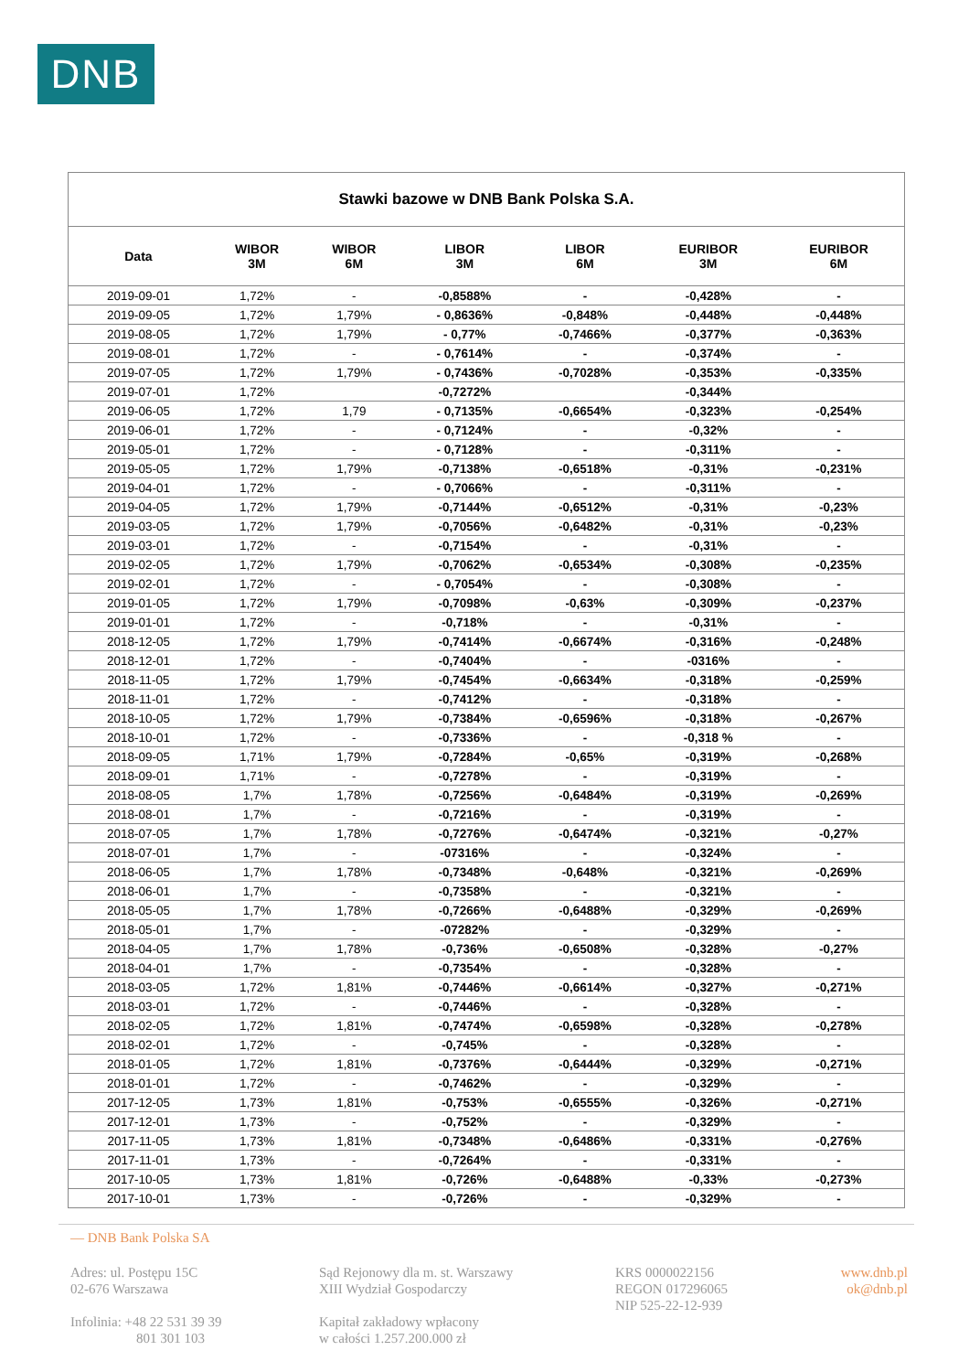DNB
| Stawki bazowe w DNB Bank Polska S.A. | | | | | | |
| Data | WIBOR 3M | WIBOR 6M | LIBOR 3M | LIBOR 6M | EURIBOR 3M | EURIBOR 6M |
| 2019-09-01 | 1,72% | - | -0,8588% | - | -0,428% | - |
| 2019-09-05 | 1,72% | 1,79% | - 0,8636% | -0,848% | -0,448% | -0,448% |
| 2019-08-05 | 1,72% | 1,79% | - 0,77% | -0,7466% | -0,377% | -0,363% |
| 2019-08-01 | 1,72% | - | - 0,7614% | - | -0,374% | - |
| 2019-07-05 | 1,72% | 1,79% | - 0,7436% | -0,7028% | -0,353% | -0,335% |
| 2019-07-01 | 1,72% | | -0,7272% | | -0,344% | |
| 2019-06-05 | 1,72% | 1,79 | - 0,7135% | -0,6654% | -0,323% | -0,254% |
| 2019-06-01 | 1,72% | - | - 0,7124% | - | -0,32% | - |
| 2019-05-01 | 1,72% | - | - 0,7128% | - | -0,311% | - |
| 2019-05-05 | 1,72% | 1,79% | -0,7138% | -0,6518% | -0,31% | -0,231% |
| 2019-04-01 | 1,72% | - | - 0,7066% | - | -0,311% | - |
| 2019-04-05 | 1,72% | 1,79% | -0,7144% | -0,6512% | -0,31% | -0,23% |
| 2019-03-05 | 1,72% | 1,79% | -0,7056% | -0,6482% | -0,31% | -0,23% |
| 2019-03-01 | 1,72% | - | -0,7154% | - | -0,31% | - |
| 2019-02-05 | 1,72% | 1,79% | -0,7062% | -0,6534% | -0,308% | -0,235% |
| 2019-02-01 | 1,72% | - | - 0,7054% | - | -0,308% | - |
| 2019-01-05 | 1,72% | 1,79% | -0,7098% | -0,63% | -0,309% | -0,237% |
| 2019-01-01 | 1,72% | - | -0,718% | - | -0,31% | - |
| 2018-12-05 | 1,72% | 1,79% | -0,7414% | -0,6674% | -0,316% | -0,248% |
| 2018-12-01 | 1,72% | - | -0,7404% | - | -0316% | - |
| 2018-11-05 | 1,72% | 1,79% | -0,7454% | -0,6634% | -0,318% | -0,259% |
| 2018-11-01 | 1,72% | - | -0,7412% | - | -0,318% | - |
| 2018-10-05 | 1,72% | 1,79% | -0,7384% | -0,6596% | -0,318% | -0,267% |
| 2018-10-01 | 1,72% | - | -0,7336% | - | -0,318 % | - |
| 2018-09-05 | 1,71% | 1,79% | -0,7284% | -0,65% | -0,319% | -0,268% |
| 2018-09-01 | 1,71% | - | -0,7278% | - | -0,319% | - |
| 2018-08-05 | 1,7% | 1,78% | -0,7256% | -0,6484% | -0,319% | -0,269% |
| 2018-08-01 | 1,7% | - | -0,7216% | - | -0,319% | - |
| 2018-07-05 | 1,7% | 1,78% | -0,7276% | -0,6474% | -0,321% | -0,27% |
| 2018-07-01 | 1,7% | - | -07316% | - | -0,324% | - |
| 2018-06-05 | 1,7% | 1,78% | -0,7348% | -0,648% | -0,321% | -0,269% |
| 2018-06-01 | 1,7% | - | -0,7358% | - | -0,321% | - |
| 2018-05-05 | 1,7% | 1,78% | -0,7266% | -0,6488% | -0,329% | -0,269% |
| 2018-05-01 | 1,7% | - | -07282% | - | -0,329% | - |
| 2018-04-05 | 1,7% | 1,78% | -0,736% | -0,6508% | -0,328% | -0,27% |
| 2018-04-01 | 1,7% | - | -0,7354% | - | -0,328% | - |
| 2018-03-05 | 1,72% | 1,81% | -0,7446% | -0,6614% | -0,327% | -0,271% |
| 2018-03-01 | 1,72% | - | -0,7446% | - | -0,328% | - |
| 2018-02-05 | 1,72% | 1,81% | -0,7474% | -0,6598% | -0,328% | -0,278% |
| 2018-02-01 | 1,72% | - | -0,745% | - | -0,328% | - |
| 2018-01-05 | 1,72% | 1,81% | -0,7376% | -0,6444% | -0,329% | -0,271% |
| 2018-01-01 | 1,72% | - | -0,7462% | - | -0,329% | - |
| 2017-12-05 | 1,73% | 1,81% | -0,753% | -0,6555% | -0,326% | -0,271% |
| 2017-12-01 | 1,73% | - | -0,752% | - | -0,329% | - |
| 2017-11-05 | 1,73% | 1,81% | -0,7348% | -0,6486% | -0,331% | -0,276% |
| 2017-11-01 | 1,73% | - | -0,7264% | - | -0,331% | - |
| 2017-10-05 | 1,73% | 1,81% | -0,726% | -0,6488% | -0,33% | -0,273% |
| 2017-10-01 | 1,73% | - | -0,726% | - | -0,329% | - |
— DNB Bank Polska SA
Adres: ul. Postępu 15C
02-676 Warszawa
Infolinia: +48 22 531 39 39
801 301 103
Sąd Rejonowy dla m. st. Warszawy
XIII Wydział Gospodarczy
Kapitał zakładowy wpłacony
w całości 1.257.200.000 zł
KRS 0000022156
REGON 017296065
NIP 525-22-12-939
www.dnb.pl
ok@dnb.pl